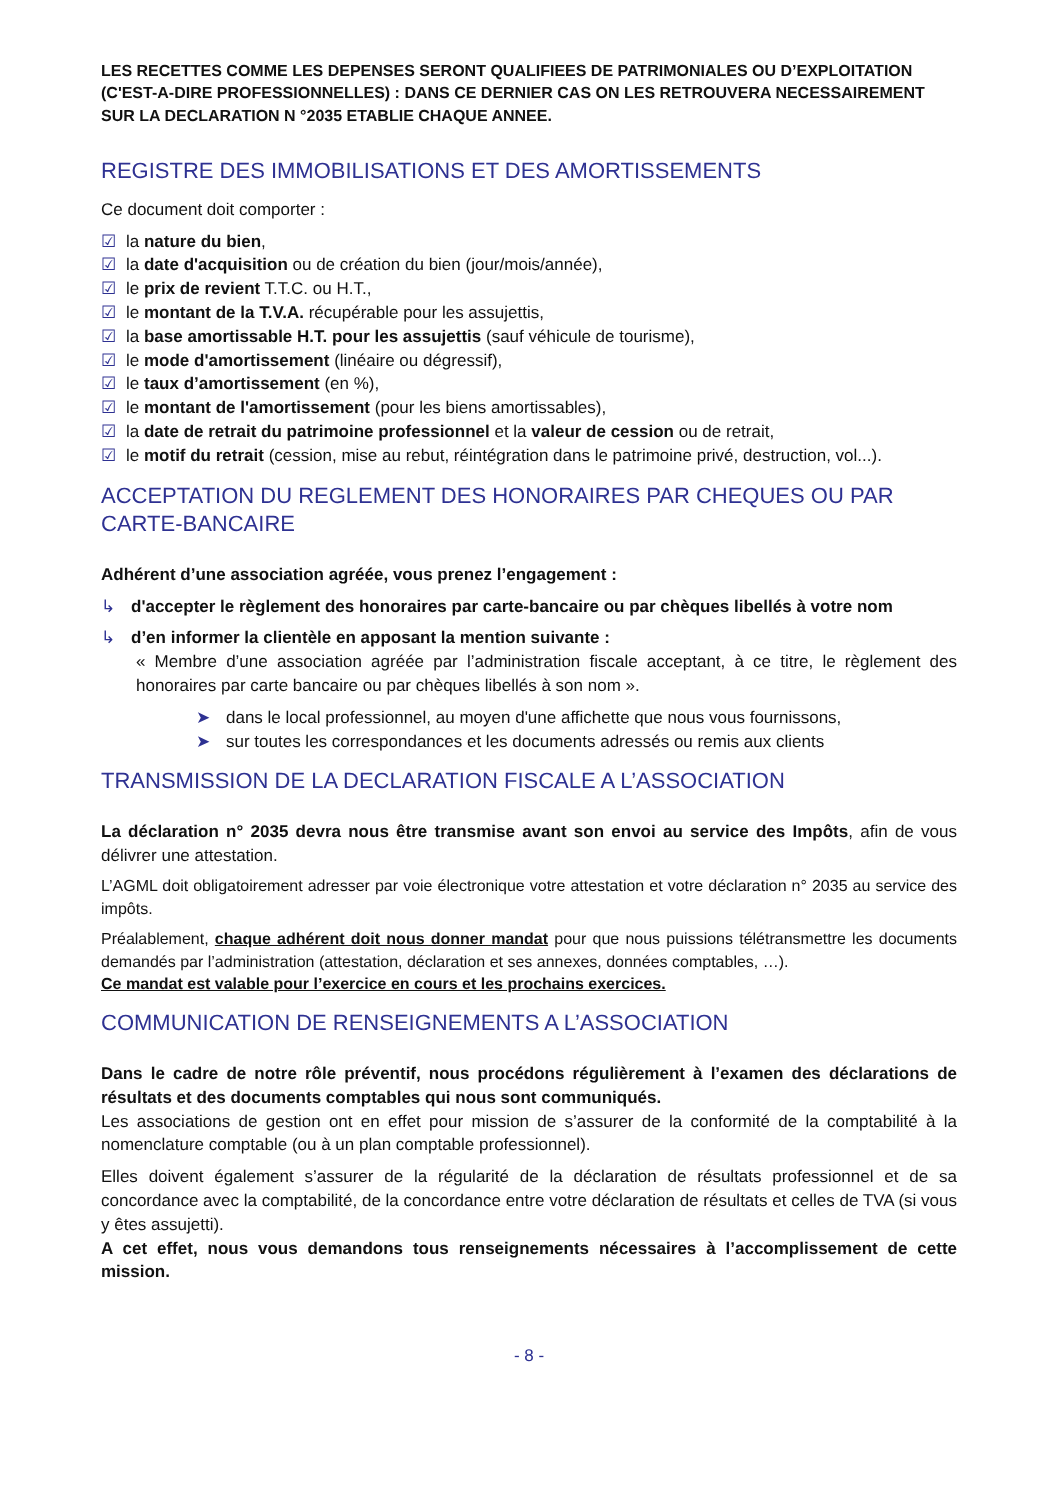LES RECETTES COMME LES DEPENSES SERONT QUALIFIEES DE PATRIMONIALES OU D’EXPLOITATION (C'EST-A-DIRE PROFESSIONNELLES) : DANS CE DERNIER CAS ON LES RETROUVERA NECESSAIREMENT SUR LA DECLARATION N °2035 ETABLIE CHAQUE ANNEE.
REGISTRE DES IMMOBILISATIONS ET DES AMORTISSEMENTS
Ce document doit comporter :
☑ la nature du bien,
☑ la date d'acquisition ou de création du bien (jour/mois/année),
☑ le prix de revient T.T.C. ou H.T.,
☑ le montant de la T.V.A. récupérable pour les assujettis,
☑ la base amortissable H.T. pour les assujettis (sauf véhicule de tourisme),
☑ le mode d'amortissement (linéaire ou dégressif),
☑ le taux d’amortissement (en %),
☑ le montant de l'amortissement (pour les biens amortissables),
☑ la date de retrait du patrimoine professionnel et la valeur de cession ou de retrait,
☑ le motif du retrait (cession, mise au rebut, réintégration dans le patrimoine privé, destruction, vol...).
ACCEPTATION DU REGLEMENT DES HONORAIRES PAR CHEQUES OU PAR CARTE-BANCAIRE
Adhérent d’une association agréée, vous prenez l’engagement :
↳ d'accepter le règlement des honoraires par carte-bancaire ou par chèques libellés à votre nom
↳ d’en informer la clientèle en apposant la mention suivante :
« Membre d’une association agréée par l’administration fiscale acceptant, à ce titre, le règlement des honoraires par carte bancaire ou par chèques libellés à son nom ».
➤ dans le local professionnel, au moyen d'une affichette que nous vous fournissons,
➤ sur toutes les correspondances et les documents adressés ou remis aux clients
TRANSMISSION DE LA DECLARATION FISCALE A L’ASSOCIATION
La déclaration n° 2035 devra nous être transmise avant son envoi au service des Impôts, afin de vous délivrer une attestation.
L’AGML doit obligatoirement adresser par voie électronique votre attestation et votre déclaration n° 2035 au service des impôts.
Préalablement, chaque adhérent doit nous donner mandat pour que nous puissions télétransmettre les documents demandés par l’administration (attestation, déclaration et ses annexes, données comptables, …).
Ce mandat est valable pour l’exercice en cours et les prochains exercices.
COMMUNICATION DE RENSEIGNEMENTS A L’ASSOCIATION
Dans le cadre de notre rôle préventif, nous procédons régulièrement à l’examen des déclarations de résultats et des documents comptables qui nous sont communiqués.
Les associations de gestion ont en effet pour mission de s’assurer de la conformité de la comptabilité à la nomenclature comptable (ou à un plan comptable professionnel).
Elles doivent également s’assurer de la régularité de la déclaration de résultats professionnel et de sa concordance avec la comptabilité, de la concordance entre votre déclaration de résultats et celles de TVA (si vous y êtes assujetti).
A cet effet, nous vous demandons tous renseignements nécessaires à l’accomplissement de cette mission.
- 8 -